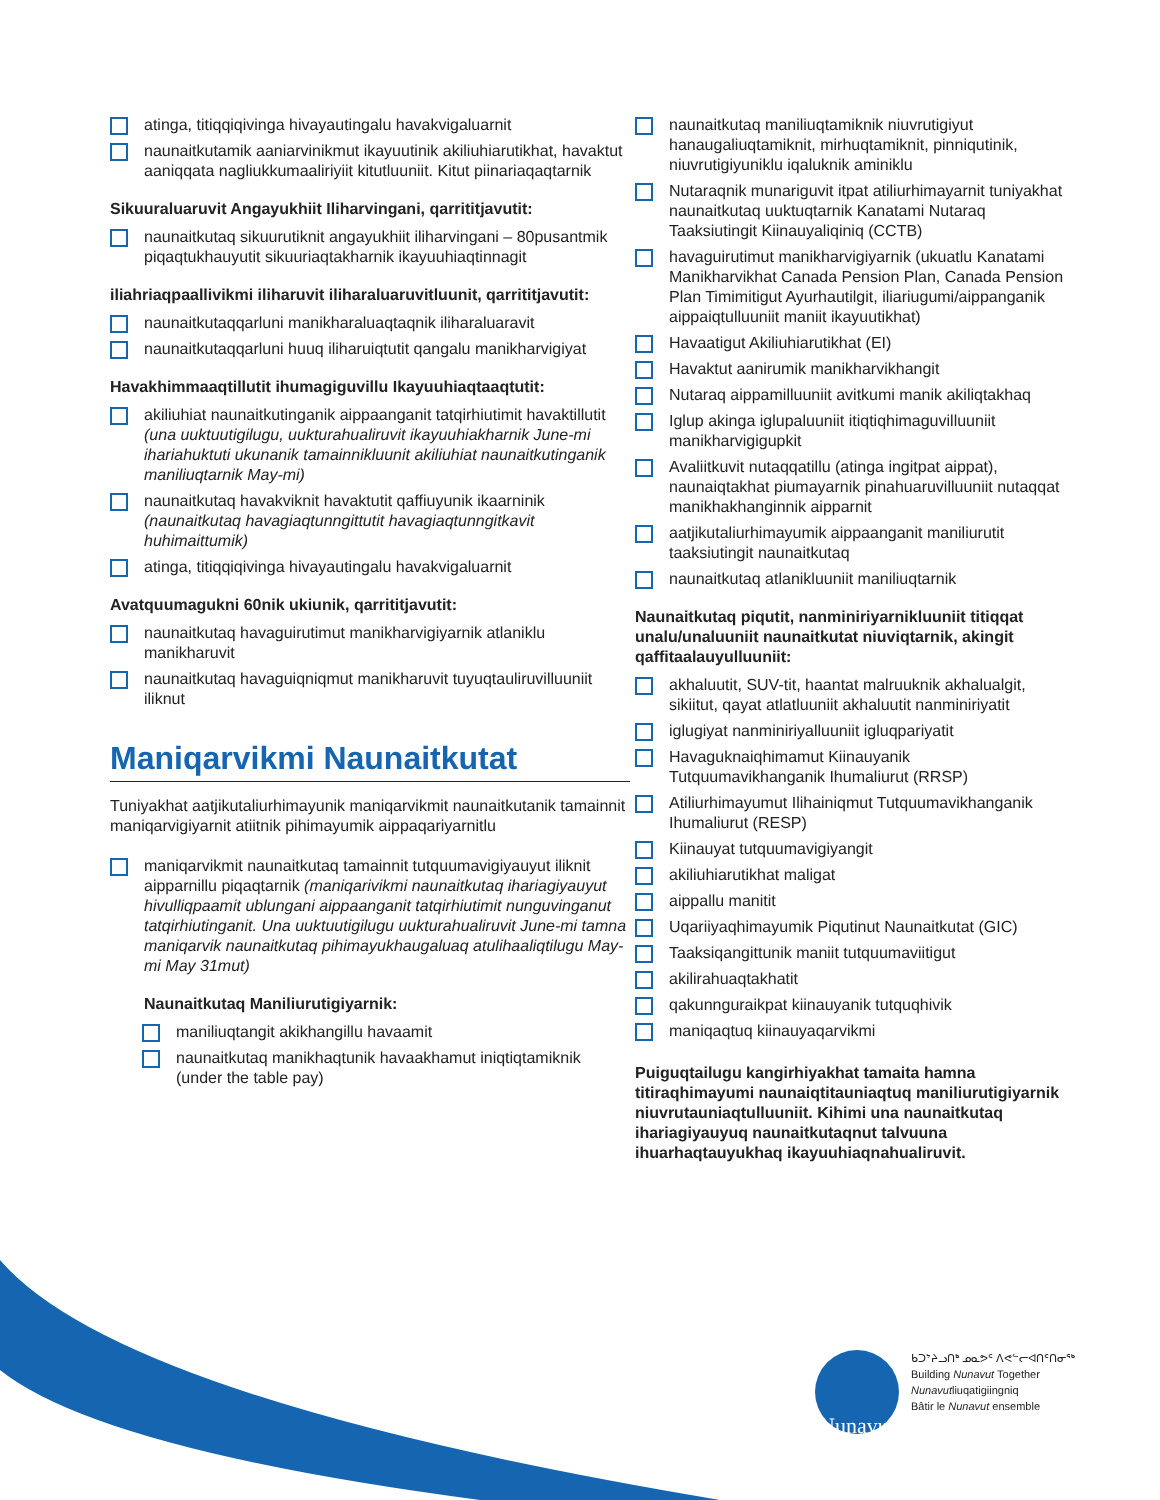atinga, titiqqiqivinga hivayautingalu havakvigaluarnit
naunaitkutamik aaniarvinikmut ikayuutinik akiliuhiarutikhat, havaktut aaniqqata nagliukkumaaliriyiit kitutluuniit. Kitut piinariaqaqtarnik
Sikuuraluaruvit Angayukhiit Iliharvingani, qarrititjavutit:
naunaitkutaq sikuurutiknit angayukhiit iliharvingani – 80pusantmik piqaqtukhauyutit sikuuriaqtakharnik ikayuuhiaqtinnagit
iliahriaqpaallivikmi iliharuvit iliharaluaruvitluunit, qarrititjavutit:
naunaitkutaqqarluni manikharaluaqtaqnik iliharaluaravit
naunaitkutaqqarluni huuq iliharuiqtutit qangalu manikharvigiyat
Havakhimmaaqtillutit ihumagiguvillu Ikayuuhiaqtaaqtutit:
akiliuhiat naunaitkutinganik aippaanganit tatqirhiutimit havaktillutit (una uuktuutigilugu, uukturahualiruvit ikayuuhiakharnik June-mi ihariahuktuti ukunanik tamainnikluunit akiliuhiat naunaitkutinganik maniliuqtarnik May-mi)
naunaitkutaq havakviknit havaktutit qaffiuyunik ikaarninik (naunaitkutaq havagiaqtunngittutit havagiaqtunngitkavit huhimaittumik)
atinga, titiqqiqivinga hivayautingalu havakvigaluarnit
Avatquumagukni 60nik ukiunik, qarrititjavutit:
naunaitkutaq havaguirutimut manikharvigiyarnik atlaniklu manikharuvit
naunaitkutaq havaguiqniqmut manikharuvit tuyuqtauliruvilluuniit iliknut
Maniqarvikmi Naunaitkutat
Tuniyakhat aatjikutaliurhimayunik maniqarvikmit naunaitkutanik tamainnit maniqarvigiyarnit atiitnik pihimayumik aippaqariyarnitlu
maniqarvikmit naunaitkutaq tamainnit tutquumavigiyauyut iliknit aipparnillu piqaqtarnik (maniqarivikmi naunaitkutaq ihariagiyauyut hivulliqpaamit ublungani aippaanganit tatqirhiutimit nunguvinganut tatqirhiutinganit. Una uuktuutigilugu uukturahualiruvit June-mi tamna maniqarvik naunaitkutaq pihimayukhaugaluaq atulihaaliqtilugu May-mi May 31mut)
Naunaitkutaq Maniliurutigiyarnik:
maniliuqtangit akikhangillu havaamit
naunaitkutaq manikhaqtunik havaakhamut iniqtiqtamiknik (under the table pay)
naunaitkutaq maniliuqtamiknik niuvrutigiyut hanaugaliuqtamiknit, mirhuqtamiknit, pinniqutinik, niuvrutigiyuniklu iqaluknik aminiklu
Nutaraqnik munariguvit itpat atiliurhimayarnit tuniyakhat naunaitkutaq uuktuqtarnik Kanatami Nutaraq Taaksiutingit Kiinauyaliqiniq (CCTB)
havaguirutimut manikharvigiyarnik (ukuatlu Kanatami Manikharvikhat Canada Pension Plan, Canada Pension Plan Timimitigut Ayurhautilgit, iliariugumi/aippanganik aippaiqtulluuniit maniit ikayuutikhat)
Havaatigut Akiliuhiarutikhat (EI)
Havaktut aanirumik manikharvikhangit
Nutaraq aippamilluuniit avitkumi manik akiliqtakhaq
Iglup akinga iglupaluuniit itiqtiqhimaguvilluuniit manikharvigigupkit
Avaliitkuvit nutaqqatillu (atinga ingitpat aippat), naunaiqtakhat piumayarnik pinahuaruvilluuniit nutaqqat manikhakhanginnik aipparnit
aatjikutaliurhimayumik aippaanganit maniliurutit taaksiutingit naunaitkutaq
naunaitkutaq atlanikluuniit maniliuqtarnik
Naunaitkutaq piqutit, nanminiriyarnikluuniit titiqqat unalu/unaluuniit naunaitkutat niuviqtarnik, akingit qaffitaalauyulluuniit:
akhaluutit, SUV-tit, haantat malruuknik akhalualgit, sikiitut, qayat atlatluuniit akhaluutit nanminiriyatit
iglugiyat nanminiriyalluuniit igluqpariyatit
Havaguknaiqhimamut Kiinauyanik Tutquumavikhanganik Ihumaliurut (RRSP)
Atiliurhimayumut Ilihainiqmut Tutquumavikhanganik Ihumaliurut (RESP)
Kiinauyat tutquumavigiyangit
akiliuhiarutikhat maligat
aippallu manitit
Uqariiyaqhimayumik Piqutinut Naunaitkutat (GIC)
Taaksiqangittunik maniit tutquumaviitigut
akilirahuaqtakhatit
qakunnguraikpat kiinauyanik tutquqhivik
maniqaqtuq kiinauyaqarvikmi
Puiguqtailugu kangirhiyakhat tamaita hamna titiraqhimayumi naunaiqtitauniaqtuq maniliurutigiyarnik niuvrutauniaqtulluuniit. Kihimi una naunaitkutaq ihariagiyauyuq naunaitkutaqnut talvuuna ihuarhaqtauyukhaq ikayuuhiaqnahualiruvit.
Nunavut
ᑲᑐᔾᔨᓗᑎᒃ ᓄᓇᕗᑦ ᐱᕙᓪᓕᐊᑎᑦᑎᓂᖅ
Building Nunavut Together
Nunavutliuqatigiingniq
Bâtir le Nunavut ensemble